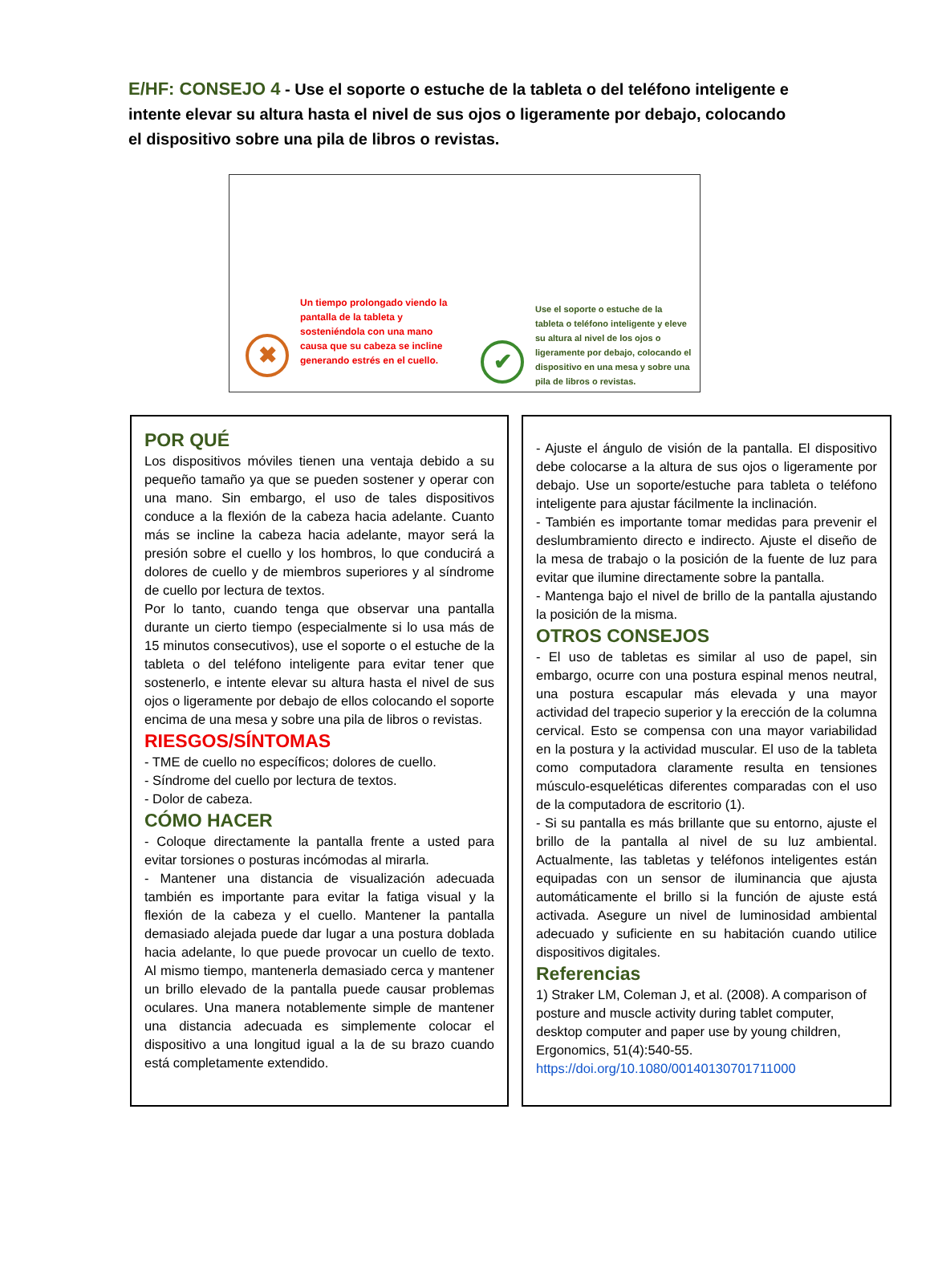E/HF: CONSEJO 4 - Use el soporte o estuche de la tableta o del teléfono inteligente e intente elevar su altura hasta el nivel de sus ojos o ligeramente por debajo, colocando el dispositivo sobre una pila de libros o revistas.
✖
Un tiempo prolongado viendo la pantalla de la tableta y sosteniéndola con una mano causa que su cabeza se incline generando estrés en el cuello.
✔
Use el soporte o estuche de la tableta o teléfono inteligente y eleve su altura al nivel de los ojos o ligeramente por debajo, colocando el dispositivo en una mesa y sobre una pila de libros o revistas.
POR QUÉ
Los dispositivos móviles tienen una ventaja debido a su pequeño tamaño ya que se pueden sostener y operar con una mano. Sin embargo, el uso de tales dispositivos conduce a la flexión de la cabeza hacia adelante. Cuanto más se incline la cabeza hacia adelante, mayor será la presión sobre el cuello y los hombros, lo que conducirá a dolores de cuello y de miembros superiores y al síndrome de cuello por lectura de textos.
Por lo tanto, cuando tenga que observar una pantalla durante un cierto tiempo (especialmente si lo usa más de 15 minutos consecutivos), use el soporte o el estuche de la tableta o del teléfono inteligente para evitar tener que sostenerlo, e intente elevar su altura hasta el nivel de sus ojos o ligeramente por debajo de ellos colocando el soporte encima de una mesa y sobre una pila de libros o revistas.
RIESGOS/SÍNTOMAS
- TME de cuello no específicos; dolores de cuello.
- Síndrome del cuello por lectura de textos.
- Dolor de cabeza.
CÓMO HACER
- Coloque directamente la pantalla frente a usted para evitar torsiones o posturas incómodas al mirarla.
- Mantener una distancia de visualización adecuada también es importante para evitar la fatiga visual y la flexión de la cabeza y el cuello. Mantener la pantalla demasiado alejada puede dar lugar a una postura doblada hacia adelante, lo que puede provocar un cuello de texto. Al mismo tiempo, mantenerla demasiado cerca y mantener un brillo elevado de la pantalla puede causar problemas oculares. Una manera notablemente simple de mantener una distancia adecuada es simplemente colocar el dispositivo a una longitud igual a la de su brazo cuando está completamente extendido.
- Ajuste el ángulo de visión de la pantalla. El dispositivo debe colocarse a la altura de sus ojos o ligeramente por debajo. Use un soporte/estuche para tableta o teléfono inteligente para ajustar fácilmente la inclinación.
- También es importante tomar medidas para prevenir el deslumbramiento directo e indirecto. Ajuste el diseño de la mesa de trabajo o la posición de la fuente de luz para evitar que ilumine directamente sobre la pantalla.
- Mantenga bajo el nivel de brillo de la pantalla ajustando la posición de la misma.
OTROS CONSEJOS
- El uso de tabletas es similar al uso de papel, sin embargo, ocurre con una postura espinal menos neutral, una postura escapular más elevada y una mayor actividad del trapecio superior y la erección de la columna cervical. Esto se compensa con una mayor variabilidad en la postura y la actividad muscular. El uso de la tableta como computadora claramente resulta en tensiones músculo-esqueléticas diferentes comparadas con el uso de la computadora de escritorio (1).
- Si su pantalla es más brillante que su entorno, ajuste el brillo de la pantalla al nivel de su luz ambiental. Actualmente, las tabletas y teléfonos inteligentes están equipadas con un sensor de iluminancia que ajusta automáticamente el brillo si la función de ajuste está activada. Asegure un nivel de luminosidad ambiental adecuado y suficiente en su habitación cuando utilice dispositivos digitales.
Referencias
1) Straker LM, Coleman J, et al. (2008). A comparison of posture and muscle activity during tablet computer, desktop computer and paper use by young children, Ergonomics, 51(4):540-55.
https://doi.org/10.1080/00140130701711000